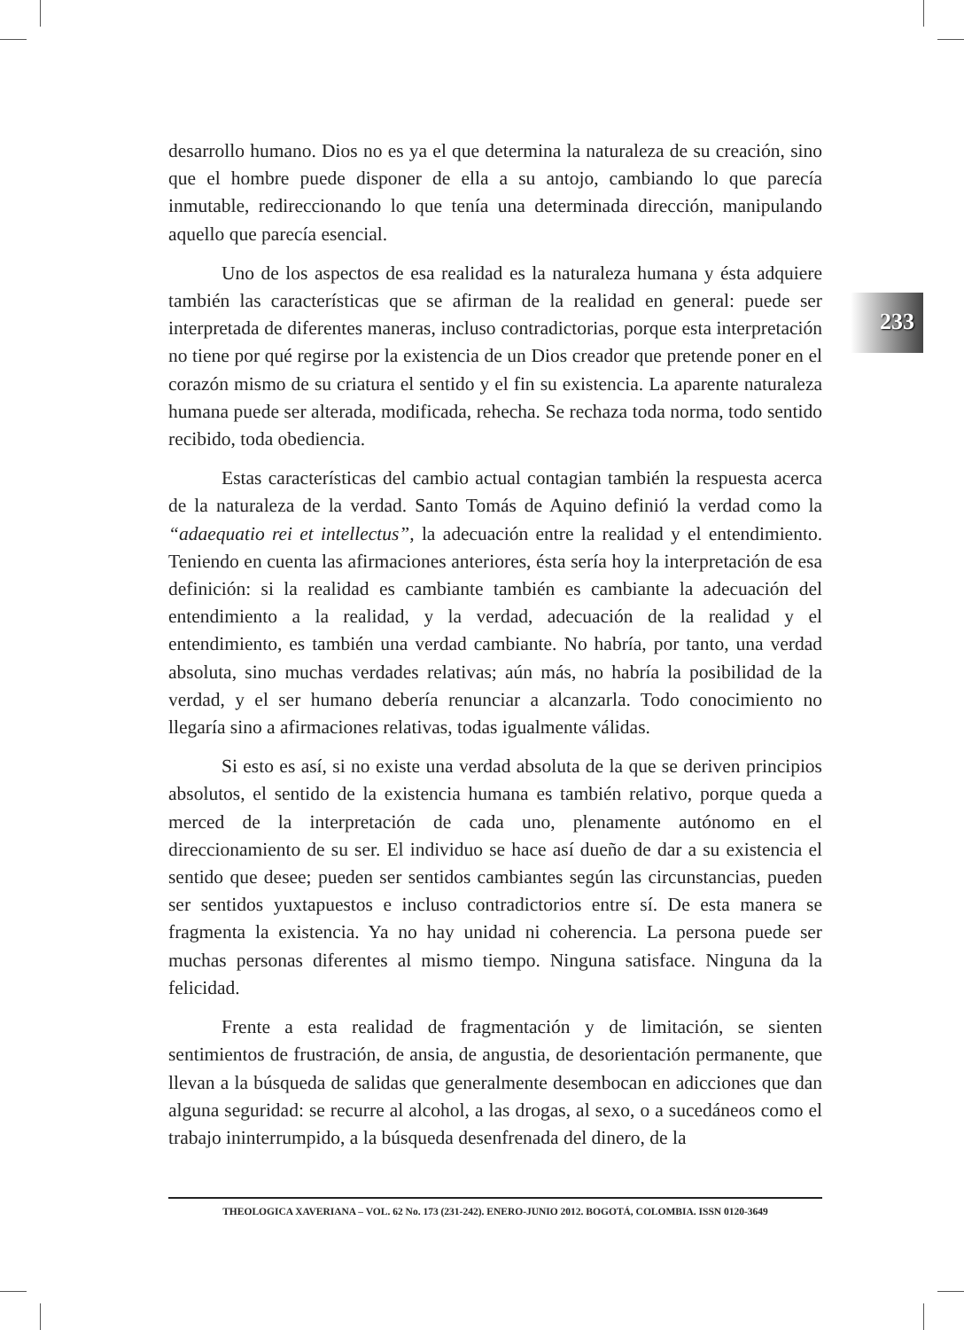233
desarrollo humano. Dios no es ya el que determina la naturaleza de su creación, sino que el hombre puede disponer de ella a su antojo, cambiando lo que parecía inmutable, redireccionando lo que tenía una determinada dirección, manipulando aquello que parecía esencial.
Uno de los aspectos de esa realidad es la naturaleza humana y ésta adquiere también las características que se afirman de la realidad en general: puede ser interpretada de diferentes maneras, incluso contradictorias, porque esta interpretación no tiene por qué regirse por la existencia de un Dios creador que pretende poner en el corazón mismo de su criatura el sentido y el fin su existencia. La aparente naturaleza humana puede ser alterada, modificada, rehecha. Se rechaza toda norma, todo sentido recibido, toda obediencia.
Estas características del cambio actual contagian también la respuesta acerca de la naturaleza de la verdad. Santo Tomás de Aquino definió la verdad como la “adaequatio rei et intellectus”, la adecuación entre la realidad y el entendimiento. Teniendo en cuenta las afirmaciones anteriores, ésta sería hoy la interpretación de esa definición: si la realidad es cambiante también es cambiante la adecuación del entendimiento a la realidad, y la verdad, adecuación de la realidad y el entendimiento, es también una verdad cambiante. No habría, por tanto, una verdad absoluta, sino muchas verdades relativas; aún más, no habría la posibilidad de la verdad, y el ser humano debería renunciar a alcanzarla. Todo conocimiento no llegaría sino a afirmaciones relativas, todas igualmente válidas.
Si esto es así, si no existe una verdad absoluta de la que se deriven principios absolutos, el sentido de la existencia humana es también relativo, porque queda a merced de la interpretación de cada uno, plenamente autónomo en el direccionamiento de su ser. El individuo se hace así dueño de dar a su existencia el sentido que desee; pueden ser sentidos cambiantes según las circunstancias, pueden ser sentidos yuxtapuestos e incluso contradictorios entre sí. De esta manera se fragmenta la existencia. Ya no hay unidad ni coherencia. La persona puede ser muchas personas diferentes al mismo tiempo. Ninguna satisface. Ninguna da la felicidad.
Frente a esta realidad de fragmentación y de limitación, se sienten sentimientos de frustración, de ansia, de angustia, de desorientación permanente, que llevan a la búsqueda de salidas que generalmente desembocan en adicciones que dan alguna seguridad: se recurre al alcohol, a las drogas, al sexo, o a sucedáneos como el trabajo ininterrumpido, a la búsqueda desenfrenada del dinero, de la
THEOLOGICA XAVERIANA – VOL. 62 No. 173 (231-242). ENERO-JUNIO 2012. BOGOTÁ, COLOMBIA. ISSN 0120-3649